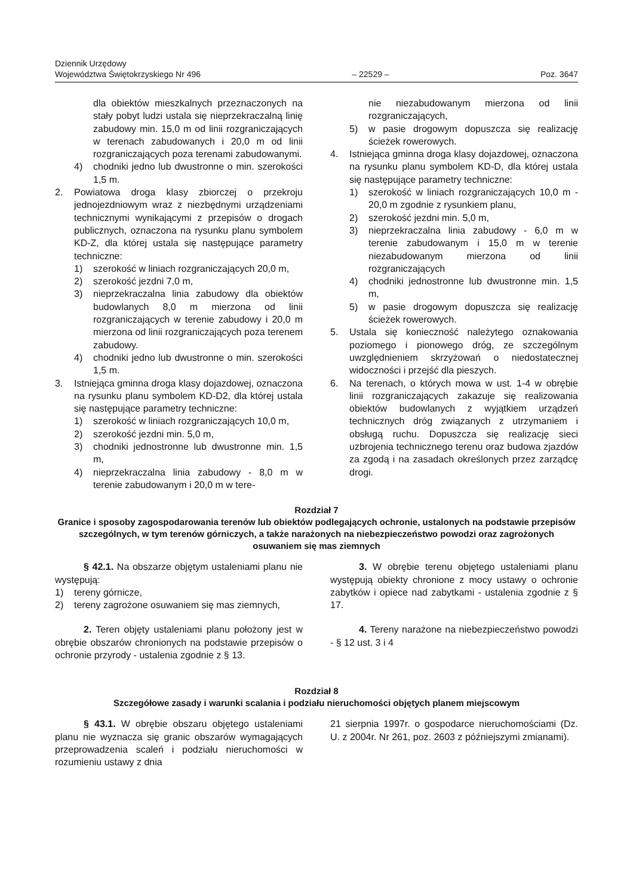Dziennik Urzędowy
Województwa Świętokrzyskiego Nr 496
– 22529 –
Poz. 3647
dla obiektów mieszkalnych przeznaczonych na stały pobyt ludzi ustala się nieprzekraczalną linię zabudowy min. 15,0 m od linii rozgraniczających w terenach zabudowanych i 20,0 m od linii rozgraniczających poza terenami zabudowanymi.
4) chodniki jedno lub dwustronne o min. szerokości 1,5 m.
2. Powiatowa droga klasy zbiorczej o przekroju jednojezdniowym wraz z niezbędnymi urządzeniami technicznymi wynikającymi z przepisów o drogach publicznych, oznaczona na rysunku planu symbolem KD-Z, dla której ustala się następujące parametry techniczne:
1) szerokość w liniach rozgraniczających 20,0 m,
2) szerokość jezdni 7,0 m,
3) nieprzekraczalna linia zabudowy dla obiektów budowlanych 8,0 m mierzona od linii rozgraniczających w terenie zabudowy i 20,0 m mierzona od linii rozgraniczających poza terenem zabudowy.
4) chodniki jedno lub dwustronne o min. szerokości 1,5 m.
3. Istniejąca gminna droga klasy dojazdowej, oznaczona na rysunku planu symbolem KD-D2, dla której ustala się następujące parametry techniczne:
1) szerokość w liniach rozgraniczających 10,0 m,
2) szerokość jezdni min. 5,0 m,
3) chodniki jednostronne lub dwustronne min. 1,5 m,
4) nieprzekraczalna linia zabudowy - 8,0 m w terenie zabudowanym i 20,0 m w tere-
nie niezabudowanym mierzona od linii rozgraniczających,
5) w pasie drogowym dopuszcza się realizację ścieżek rowerowych.
4. Istniejąca gminna droga klasy dojazdowej, oznaczona na rysunku planu symbolem KD-D, dla której ustala się następujące parametry techniczne:
1) szerokość w liniach rozgraniczających 10,0 m - 20,0 m zgodnie z rysunkiem planu,
2) szerokość jezdni min. 5,0 m,
3) nieprzekraczalna linia zabudowy - 6,0 m w terenie zabudowanym i 15,0 m w terenie niezabudowanym mierzona od linii rozgraniczających
4) chodniki jednostronne lub dwustronne min. 1,5 m,
5) w pasie drogowym dopuszcza się realizację ścieżek rowerowych.
5. Ustala się konieczność należytego oznakowania poziomego i pionowego dróg, ze szczególnym uwzględnieniem skrzyżowań o niedostatecznej widoczności i przejść dla pieszych.
6. Na terenach, o których mowa w ust. 1-4 w obrębie linii rozgraniczających zakazuje się realizowania obiektów budowlanych z wyjątkiem urządzeń technicznych dróg związanych z utrzymaniem i obsługą ruchu. Dopuszcza się realizację sieci uzbrojenia technicznego terenu oraz budowa zjazdów za zgodą i na zasadach określonych przez zarządcę drogi.
Rozdział 7
Granice i sposoby zagospodarowania terenów lub obiektów podlegających ochronie, ustalonych na podstawie przepisów szczególnych, w tym terenów górniczych, a także narażonych na niebezpieczeństwo powodzi oraz zagrożonych osuwaniem się mas ziemnych
§ 42.1. Na obszarze objętym ustaleniami planu nie występują:
1) tereny górnicze,
2) tereny zagrożone osuwaniem się mas ziemnych,
2. Teren objęty ustaleniami planu położony jest w obrębie obszarów chronionych na podstawie przepisów o ochronie przyrody - ustalenia zgodnie z § 13.
3. W obrębie terenu objętego ustaleniami planu występują obiekty chronione z mocy ustawy o ochronie zabytków i opiece nad zabytkami - ustalenia zgodnie z § 17.
4. Tereny narażone na niebezpieczeństwo powodzi - § 12 ust. 3 i 4
Rozdział 8
Szczegółowe zasady i warunki scalania i podziału nieruchomości objętych planem miejscowym
§ 43.1. W obrębie obszaru objętego ustaleniami planu nie wyznacza się granic obszarów wymagających przeprowadzenia scaleń i podziału nieruchomości w rozumieniu ustawy z dnia
21 sierpnia 1997r. o gospodarce nieruchomościami (Dz. U. z 2004r. Nr 261, poz. 2603 z późniejszymi zmianami).